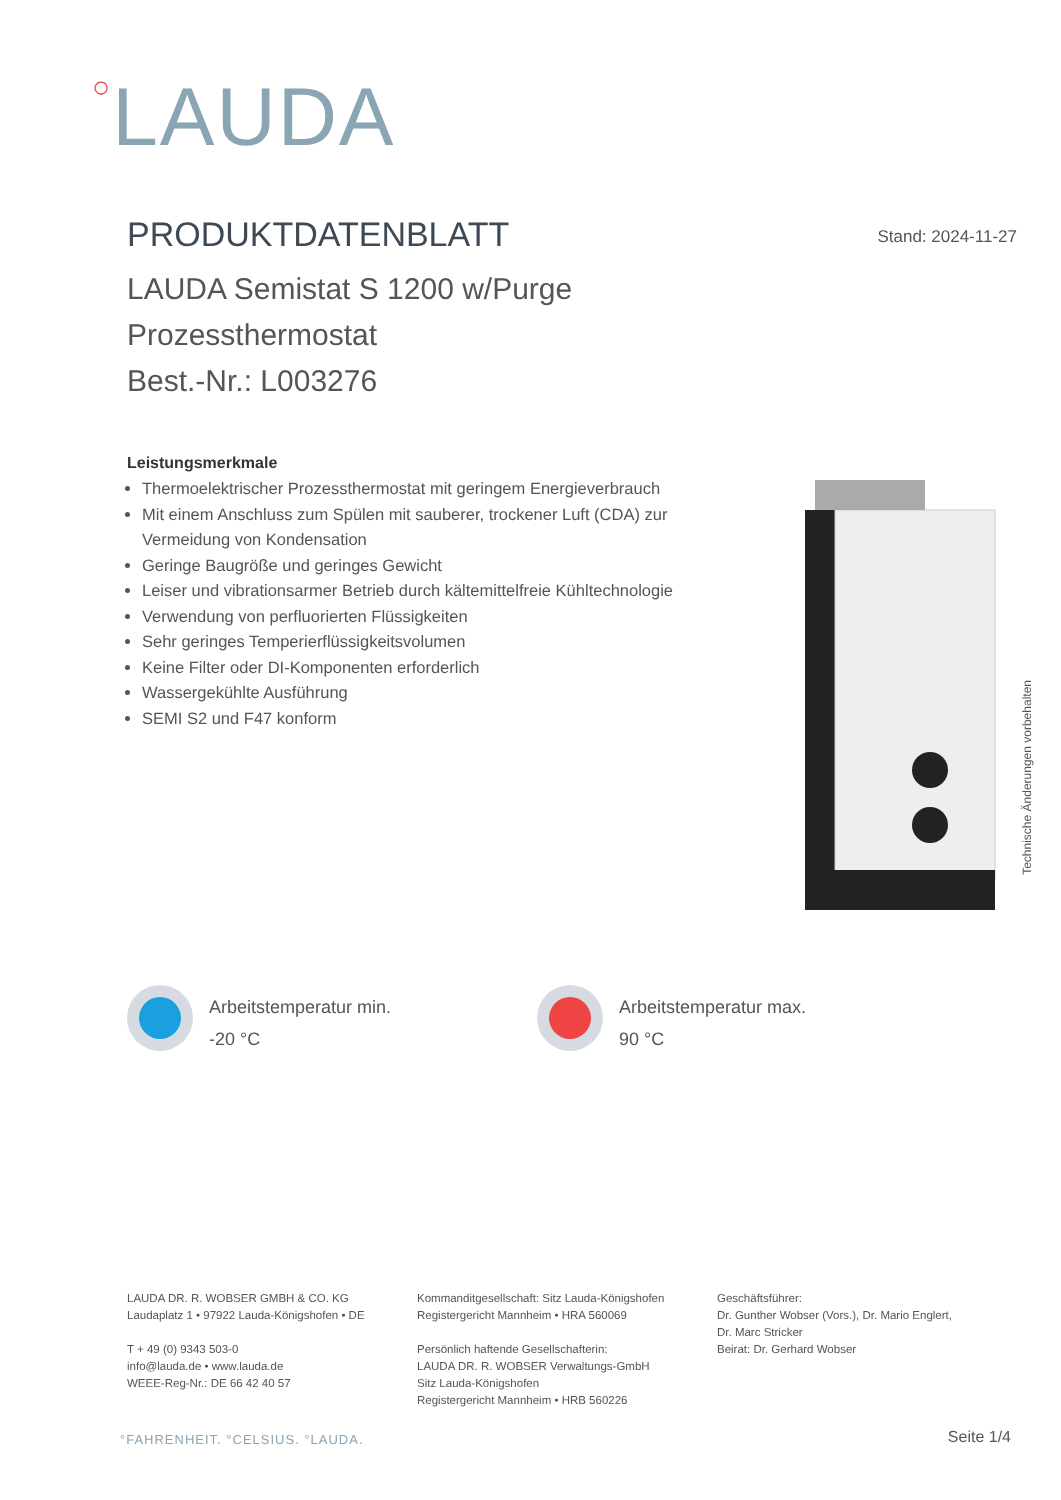○LAUDA
PRODUKTDATENBLATT
Stand: 2024-11-27
LAUDA Semistat S 1200 w/Purge
Prozessthermostat
Best.-Nr.: L003276
Leistungsmerkmale
Thermoelektrischer Prozessthermostat mit geringem Energieverbrauch
Mit einem Anschluss zum Spülen mit sauberer, trockener Luft (CDA) zur Vermeidung von Kondensation
Geringe Baugröße und geringes Gewicht
Leiser und vibrationsarmer Betrieb durch kältemittelfreie Kühltechnologie
Verwendung von perfluorierten Flüssigkeiten
Sehr geringes Temperierflüssigkeitsvolumen
Keine Filter oder DI-Komponenten erforderlich
Wassergekühlte Ausführung
SEMI S2 und F47 konform
Technische Änderungen vorbehalten
Arbeitstemperatur min.
-20 °C
Arbeitstemperatur max.
90 °C
LAUDA DR. R. WOBSER GMBH & CO. KG
Laudaplatz 1 • 97922 Lauda-Königshofen • DE
T + 49 (0) 9343 503-0
info@lauda.de • www.lauda.de
WEEE-Reg-Nr.: DE 66 42 40 57
Kommanditgesellschaft: Sitz Lauda-Königshofen
Registergericht Mannheim • HRA 560069
Persönlich haftende Gesellschafterin:
LAUDA DR. R. WOBSER Verwaltungs-GmbH
Sitz Lauda-Königshofen
Registergericht Mannheim • HRB 560226
Geschäftsführer:
Dr. Gunther Wobser (Vors.), Dr. Mario Englert,
Dr. Marc Stricker
Beirat: Dr. Gerhard Wobser
°FAHRENHEIT. °CELSIUS. °LAUDA. Seite 1/4